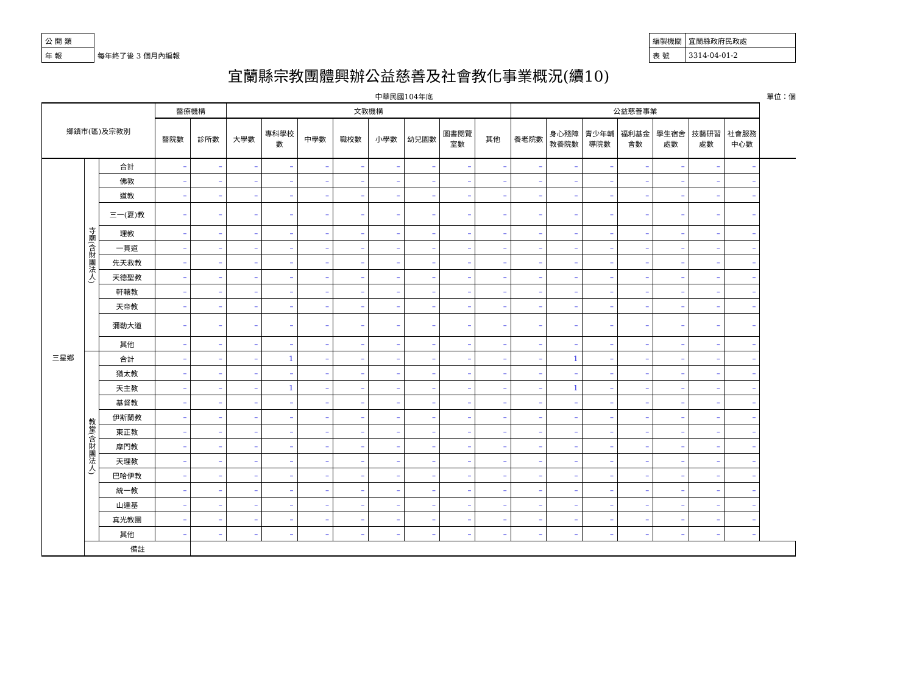| 公 開 類 | |
| 年 報 | 每年終了後 3 個月內編報 |
| 編製機關 | 宜蘭縣政府民政處 |
| 表 號 | 3314-04-01-2 |
宜蘭縣宗教團體興辦公益慈善及社會教化事業概況(續10)
中華民國104年底 單位：個
| 鄉鎮市(區)及宗教別 | | | 醫療機構 | | 文教機構 | | | | | | | | 公益慈善事業 | | | | | | |
| --- | --- | --- | --- | --- | --- | --- | --- | --- | --- | --- | --- | --- | --- | --- | --- | --- | --- | --- | --- |
| | | | 醫院數 | 診所數 | 大學數 | 專科學校數 | 中學數 | 職校數 | 小學數 | 幼兒園數 | 圖書閱覽室數 | 其他 | 養老院數 | 身心殘障教養院數 | 青少年輔導院數 | 福利基金會數 | 學生宿舍處數 | 技藝研習處數 | 社會服務中心數 |
| 三星鄉 | 寺廟(含財團法人) | 合計 | – | – | – | – | – | – | – | – | – | – | – | – | – | – | – | – | – |
| | | 佛教 | – | – | – | – | – | – | – | – | – | – | – | – | – | – | – | – | – |
| | | 道教 | – | – | – | – | – | – | – | – | – | – | – | – | – | – | – | – | – |
| | | 三一(夏)教 | – | – | – | – | – | – | – | – | – | – | – | – | – | – | – | – | – |
| | | 理教 | – | – | – | – | – | – | – | – | – | – | – | – | – | – | – | – | – |
| | | 一貫道 | – | – | – | – | – | – | – | – | – | – | – | – | – | – | – | – | – |
| | | 先天救教 | – | – | – | – | – | – | – | – | – | – | – | – | – | – | – | – | – |
| | | 天德聖教 | – | – | – | – | – | – | – | – | – | – | – | – | – | – | – | – | – |
| | | 軒轅教 | – | – | – | – | – | – | – | – | – | – | – | – | – | – | – | – | – |
| | | 天帝教 | – | – | – | – | – | – | – | – | – | – | – | – | – | – | – | – | – |
| | | 彌勒大道 | – | – | – | – | – | – | – | – | – | – | – | – | – | – | – | – | – |
| | | 其他 | – | – | – | – | – | – | – | – | – | – | – | – | – | – | – | – | – |
| | 教堂(含財團法人) | 合計 | – | – | – | 1 | – | – | – | – | – | – | – | 1 | – | – | – | – | – |
| | | 猶太教 | – | – | – | – | – | – | – | – | – | – | – | – | – | – | – | – | – |
| | | 天主教 | – | – | – | 1 | – | – | – | – | – | – | – | 1 | – | – | – | – | – |
| | | 基督教 | – | – | – | – | – | – | – | – | – | – | – | – | – | – | – | – | – |
| | | 伊斯蘭教 | – | – | – | – | – | – | – | – | – | – | – | – | – | – | – | – | – |
| | | 東正教 | – | – | – | – | – | – | – | – | – | – | – | – | – | – | – | – | – |
| | | 摩門教 | – | – | – | – | – | – | – | – | – | – | – | – | – | – | – | – | – |
| | | 天理教 | – | – | – | – | – | – | – | – | – | – | – | – | – | – | – | – | – |
| | | 巴哈伊教 | – | – | – | – | – | – | – | – | – | – | – | – | – | – | – | – | – |
| | | 統一教 | – | – | – | – | – | – | – | – | – | – | – | – | – | – | – | – | – |
| | | 山達基 | – | – | – | – | – | – | – | – | – | – | – | – | – | – | – | – | – |
| | | 真光教團 | – | – | – | – | – | – | – | – | – | – | – | – | – | – | – | – | – |
| | | 其他 | – | – | – | – | – | – | – | – | – | – | – | – | – | – | – | – | – |
| | 備註 | | | | | | | | | | | | | | | | | | |